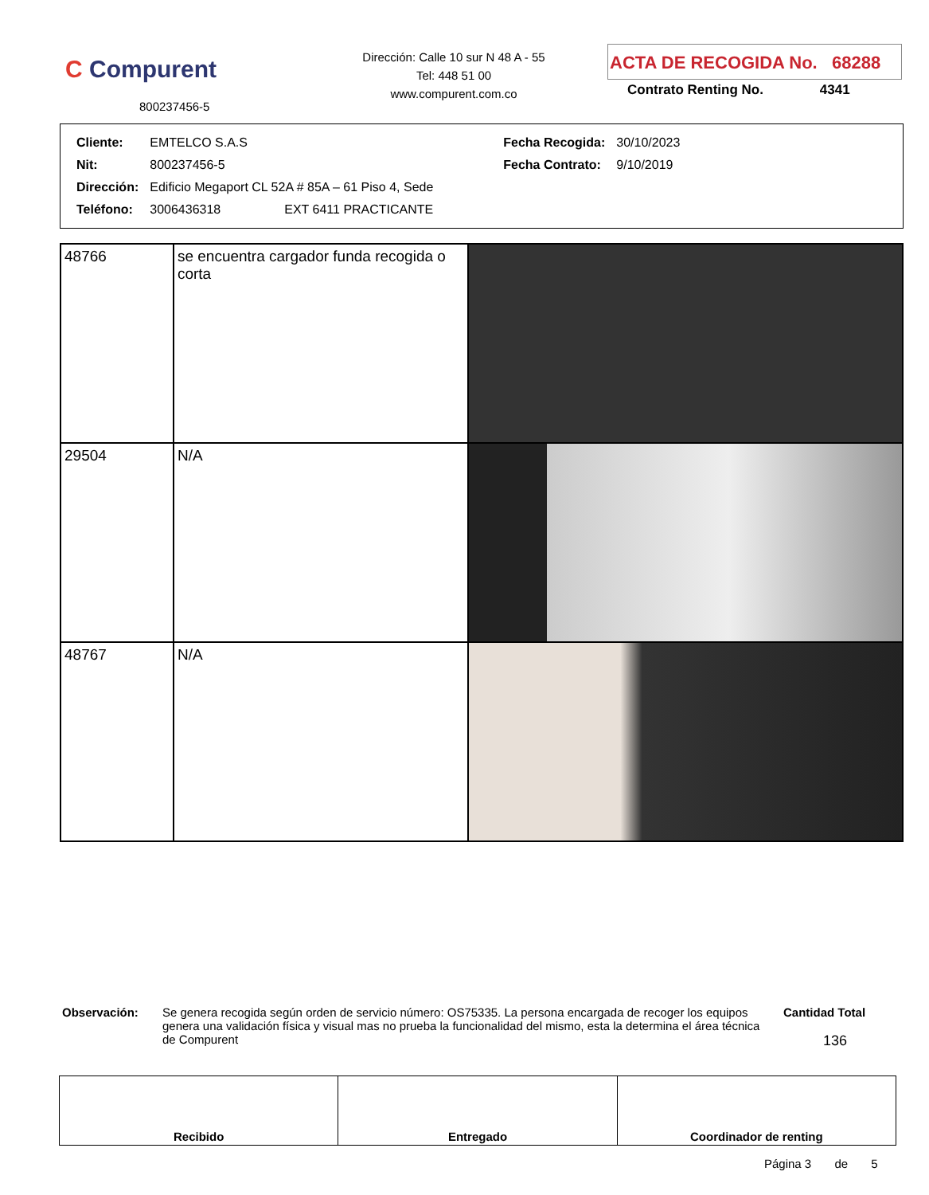C Compurent
800237456-5
Dirección: Calle 10 sur N 48 A - 55
Tel: 448 51 00
www.compurent.com.co
ACTA DE RECOGIDA No. 68288
Contrato Renting No. 4341
| Cliente: | EMTELCO S.A.S | Fecha Recogida: | 30/10/2023 |
| Nit: | 800237456-5 | Fecha Contrato: | 9/10/2019 |
| Dirección: | Edificio Megaport CL 52A # 85A – 61 Piso 4, Sede | | |
| Teléfono: | 3006436318 EXT 6411 PRACTICANTE | | |
| 48766 | se encuentra cargador funda recogida o corta | |
| 29504 | N/A | |
| 48767 | N/A | |
Observación: Se genera recogida según orden de servicio número: OS75335. La persona encargada de recoger los equipos genera una validación física y visual mas no prueba la funcionalidad del mismo, esta la determina el área técnica de Compurent
Cantidad Total
136
| Recibido | Entregado | Coordinador de renting |
Página 3 de 5